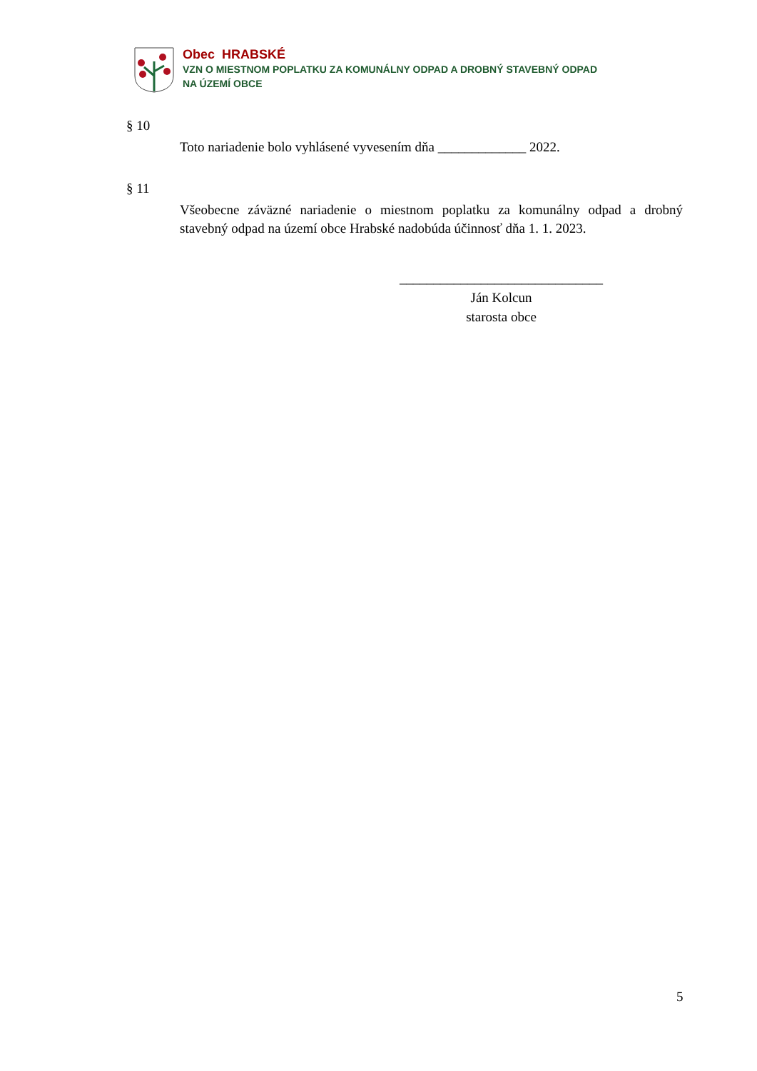Obec HRABSKÉ
VZN O MIESTNOM POPLATKU ZA KOMUNÁLNY ODPAD A DROBNÝ STAVEBNÝ ODPAD
NA ÚZEMÍ OBCE
§ 10
Toto nariadenie bolo vyhlásené vyvesením dňa _____________ 2022.
§ 11
Všeobecne záväzné nariadenie o miestnom poplatku za komunálny odpad a drobný stavebný odpad na území obce Hrabské nadobúda účinnosť dňa 1. 1. 2023.
______________________________
Ján Kolcun
starosta obce
5